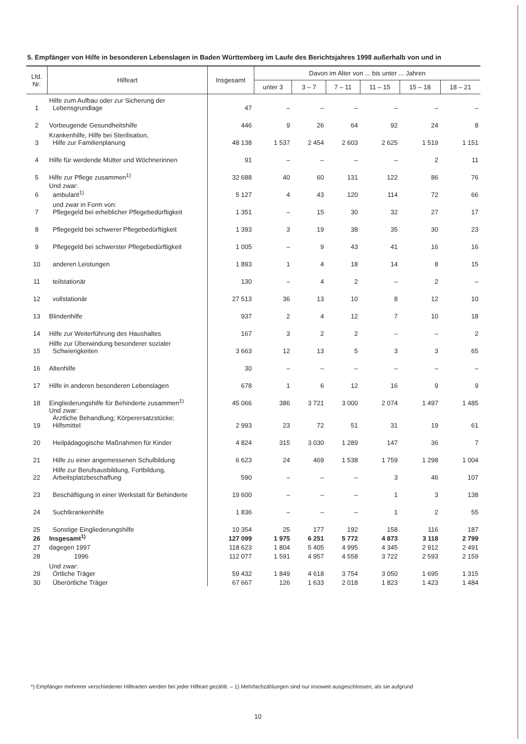5. Empfänger von Hilfe in besonderen Lebenslagen in Baden Württemberg im Laufe des Berichtsjahres 1998 außerhalb von und in
| Lfd. Nr. | Hilfeart | Insgesamt | Davon im Alter von ... bis unter ... Jahren | | | | | |
| --- | --- | --- | --- | --- | --- | --- | --- | --- |
| | | | unter 3 | 3 – 7 | 7 – 11 | 11 – 15 | 15 – 18 | 18 – 21 |
| 1 | Hilfe zum Aufbau oder zur Sicherung der Lebensgrundlage | 47 | – | – | – | – | – | – |
| 2 | Vorbeugende Gesundheitshilfe | 446 | 9 | 26 | 64 | 92 | 24 | 8 |
| 3 | Krankenhilfe, Hilfe bei Sterilisation, Hilfe zur Familienplanung | 48 138 | 1 537 | 2 454 | 2 603 | 2 625 | 1 519 | 1 151 |
| 4 | Hilfe für werdende Mütter und Wöchnerinnen | 91 | – | – | – | – | 2 | 11 |
| 5 | Hilfe zur Pflege zusammen<sup>1)</sup> | 32 688 | 40 | 60 | 131 | 122 | 86 | 76 |
| 6 | Und zwar: ambulant<sup>1)</sup> | 5 127 | 4 | 43 | 120 | 114 | 72 | 66 |
| 7 | und zwar in Form von: Pflegegeld bei erheblicher Pflegebedürftigkeit | 1 351 | – | 15 | 30 | 32 | 27 | 17 |
| 8 | Pflegegeld bei schwerer Pflegebedürftigkeit | 1 393 | 3 | 19 | 38 | 35 | 30 | 23 |
| 9 | Pflegegeld bei schwerster Pflegebedürftigkeit | 1 005 | – | 9 | 43 | 41 | 16 | 16 |
| 10 | anderen Leistungen | 1 893 | 1 | 4 | 18 | 14 | 8 | 15 |
| 11 | teilstationär | 130 | – | 4 | 2 | – | 2 | – |
| 12 | vollstationär | 27 513 | 36 | 13 | 10 | 8 | 12 | 10 |
| 13 | Blindenhilfe | 937 | 2 | 4 | 12 | 7 | 10 | 18 |
| 14 | Hilfe zur Weiterführung des Haushaltes | 167 | 3 | 2 | 2 | – | – | 2 |
| 15 | Hilfe zur Überwindung besonderer sozialer Schwierigkeiten | 3 663 | 12 | 13 | 5 | 3 | 3 | 65 |
| 16 | Altenhilfe | 30 | – | – | – | – | – | – |
| 17 | Hilfe in anderen besonderen Lebenslagen | 678 | 1 | 6 | 12 | 16 | 9 | 9 |
| 18 | Eingliederungshilfe für Behinderte zusammen<sup>1)</sup> | 45 066 | 386 | 3 721 | 3 000 | 2 074 | 1 497 | 1 485 |
| 19 | Und zwar: Ärztliche Behandlung; Körperersatzstücke; Hilfsmittel | 2 993 | 23 | 72 | 51 | 31 | 19 | 61 |
| 20 | Heilpädagogische Maßnahmen für Kinder | 4 824 | 315 | 3 030 | 1 289 | 147 | 36 | 7 |
| 21 | Hilfe zu einer angemessenen Schulbildung | 6 623 | 24 | 469 | 1 538 | 1 759 | 1 298 | 1 004 |
| 22 | Hilfe zur Berufsausbildung, Fortbildung, Arbeitsplatzbeschaffung | 590 | – | – | – | 3 | 46 | 107 |
| 23 | Beschäftigung in einer Werkstatt für Behinderte | 19 600 | – | – | – | 1 | 3 | 138 |
| 24 | Suchtkrankenhilfe | 1 836 | – | – | – | 1 | 2 | 55 |
| 25 | Sonstige Eingliederungshilfe | 10 354 | 25 | 177 | 192 | 158 | 116 | 187 |
| 26 | Insgesamt<sup>1)</sup> | 127 099 | 1 975 | 6 251 | 5 772 | 4 873 | 3 118 | 2 799 |
| 27 | dagegen 1997 | 118 623 | 1 804 | 5 405 | 4 995 | 4 345 | 2 912 | 2 491 |
| 28 | 1996 | 112 077 | 1 591 | 4 957 | 4 558 | 3 722 | 2 593 | 2 159 |
| 29 | Und zwar: Örtliche Träger | 59 432 | 1 849 | 4 618 | 3 754 | 3 050 | 1 695 | 1 315 |
| 30 | Überörtliche Träger | 67 667 | 126 | 1 633 | 2 018 | 1 823 | 1 423 | 1 484 |
*) Empfänger mehrerer verschiedener Hilfearten werden bei jeder Hilfeart gezählt. – 1) Mehrfachzählungen sind nur insoweit ausgeschlossen, als sie aufgrund
10